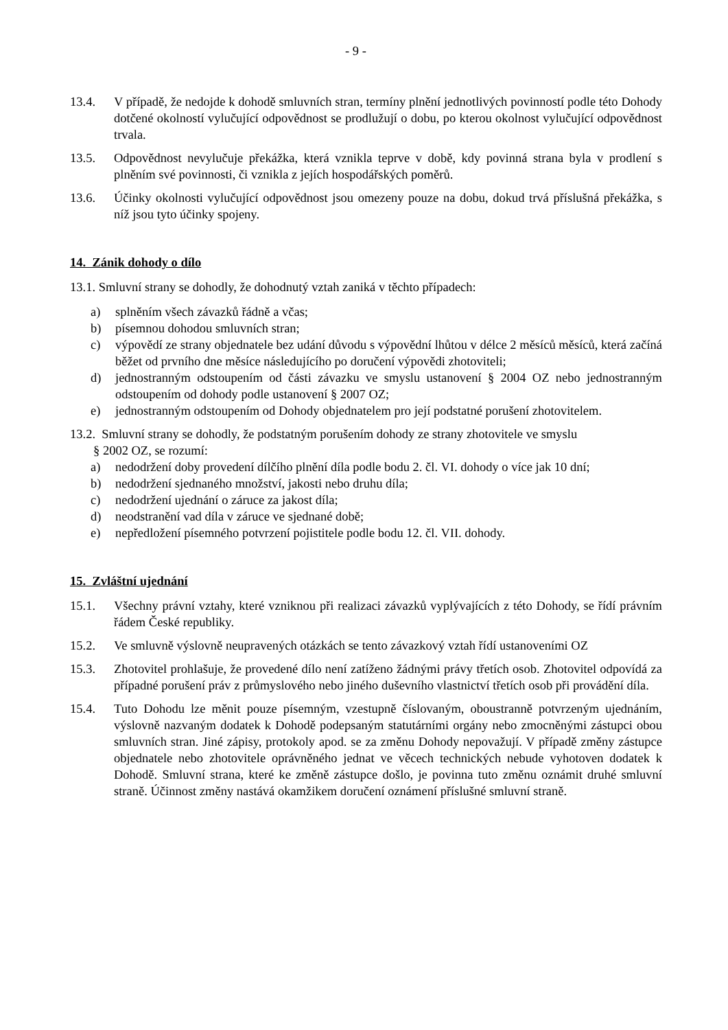- 9 -
13.4. V případě, že nedojde k dohodě smluvních stran, termíny plnění jednotlivých povinností podle této Dohody dotčené okolností vylučující odpovědnost se prodlužují o dobu, po kterou okolnost vylučující odpovědnost trvala.
13.5. Odpovědnost nevylučuje překážka, která vznikla teprve v době, kdy povinná strana byla v prodlení s plněním své povinnosti, či vznikla z jejích hospodářských poměrů.
13.6. Účinky okolnosti vylučující odpovědnost jsou omezeny pouze na dobu, dokud trvá příslušná překážka, s níž jsou tyto účinky spojeny.
14. Zánik dohody o dílo
13.1. Smluvní strany se dohodly, že dohodnutý vztah zaniká v těchto případech:
a) splněním všech závazků řádně a včas;
b) písemnou dohodou smluvních stran;
c) výpovědí ze strany objednatele bez udání důvodu s výpovědní lhůtou v délce 2 měsíců měsíců, která začíná běžet od prvního dne měsíce následujícího po doručení výpovědi zhotoviteli;
d) jednostranným odstoupením od části závazku ve smyslu ustanovení § 2004 OZ nebo jednostranným odstoupením od dohody podle ustanovení § 2007 OZ;
e) jednostranným odstoupením od Dohody objednatelem pro její podstatné porušení zhotovitelem.
13.2. Smluvní strany se dohodly, že podstatným porušením dohody ze strany zhotovitele ve smyslu
§ 2002 OZ, se rozumí:
a) nedodržení doby provedení dílčího plnění díla podle bodu 2. čl. VI. dohody o více jak 10 dní;
b) nedodržení sjednaného množství, jakosti nebo druhu díla;
c) nedodržení ujednání o záruce za jakost díla;
d) neodstranění vad díla v záruce ve sjednané době;
e) nepředložení písemného potvrzení pojistitele podle bodu 12. čl. VII. dohody.
15. Zvláštní ujednání
15.1. Všechny právní vztahy, které vzniknou při realizaci závazků vyplývajících z této Dohody, se řídí právním řádem České republiky.
15.2. Ve smluvně výslovně neupravených otázkách se tento závazkový vztah řídí ustanoveními OZ
15.3. Zhotovitel prohlašuje, že provedené dílo není zatíženo žádnými právy třetích osob. Zhotovitel odpovídá za případné porušení práv z průmyslového nebo jiného duševního vlastnictví třetích osob při provádění díla.
15.4. Tuto Dohodu lze měnit pouze písemným, vzestupně číslovaným, oboustranně potvrzeným ujednáním, výslovně nazvaným dodatek k Dohodě podepsaným statutárními orgány nebo zmocněnými zástupci obou smluvních stran. Jiné zápisy, protokoly apod. se za změnu Dohody nepovažují. V případě změny zástupce objednatele nebo zhotovitele oprávněného jednat ve věcech technických nebude vyhotoven dodatek k Dohodě. Smluvní strana, které ke změně zástupce došlo, je povinna tuto změnu oznámit druhé smluvní straně. Účinnost změny nastává okamžikem doručení oznámení příslušné smluvní straně.